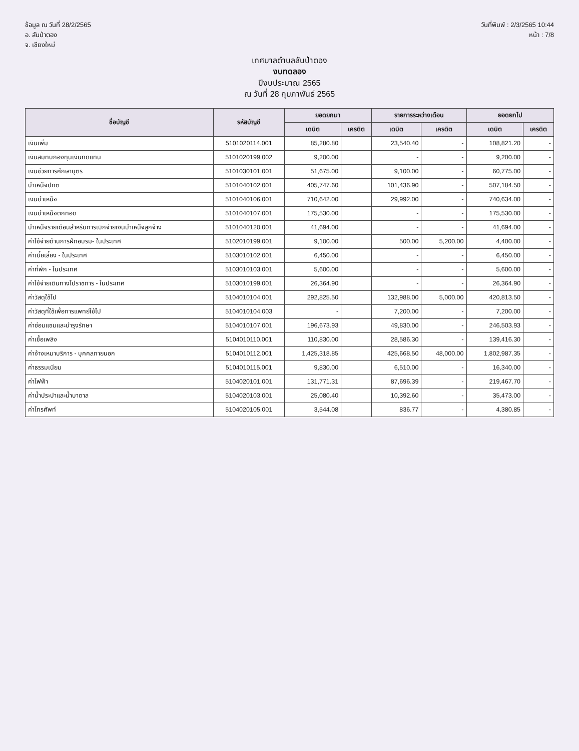ข้อมูล ณ วันที่ 28/2/2565
อ. สันป่าตอง
จ. เชียงใหม่
วันที่พิมพ์ : 2/3/2565 10:44
หน้า : 7/8
เทศบาลตำบลสันป่าตอง
งบทดลอง
ปีงบประมาณ 2565
ณ วันที่ 28 กุมภาพันธ์ 2565
| ชื่อบัญชี | รหัสบัญชี | ยอดยกมา | | รายการระหว่างเดือน | | ยอดยกไป | |
| --- | --- | --- | --- | --- | --- | --- | --- |
| | | เดบิต | เครดิต | เดบิต | เครดิต | เดบิต | เครดิต |
| เงินเพิ่ม | 5101020114.001 | 85,280.80 | | 23,540.40 | - | 108,821.20 | - |
| เงินสมทบกองทุนเงินทดแทน | 5101020199.002 | 9,200.00 | | - | - | 9,200.00 | - |
| เงินช่วยการศึกษาบุตร | 5101030101.001 | 51,675.00 | | 9,100.00 | - | 60,775.00 | - |
| บำเหน็จปกติ | 5101040102.001 | 405,747.60 | | 101,436.90 | - | 507,184.50 | - |
| เงินบำเหน็จ | 5101040106.001 | 710,642.00 | | 29,992.00 | - | 740,634.00 | - |
| เงินบำเหน็จตกทอด | 5101040107.001 | 175,530.00 | | - | - | 175,530.00 | - |
| บำเหน็จรายเดือนสำหรับการเบิกจ่ายเงินบำเหน็จลูกจ้าง | 5101040120.001 | 41,694.00 | | - | - | 41,694.00 | - |
| ค่าใช้จ่ายด้านการฝึกอบรม- ในประเทศ | 5102010199.001 | 9,100.00 | | 500.00 | 5,200.00 | 4,400.00 | - |
| ค่าเบี้ยเลี้ยง - ในประเทศ | 5103010102.001 | 6,450.00 | | - | - | 6,450.00 | - |
| ค่าที่พัก - ในประเทศ | 5103010103.001 | 5,600.00 | | - | - | 5,600.00 | - |
| ค่าใช้จ่ายเดินทางไปราชการ - ในประเทศ | 5103010199.001 | 26,364.90 | | - | - | 26,364.90 | - |
| ค่าวัสดุใช้ไป | 5104010104.001 | 292,825.50 | | 132,988.00 | 5,000.00 | 420,813.50 | - |
| ค่าวัสดุที่ใช้เพื่อการแพทย์ใช้ไป | 5104010104.003 | - | | 7,200.00 | - | 7,200.00 | - |
| ค่าซ่อมแซมและบำรุงรักษา | 5104010107.001 | 196,673.93 | | 49,830.00 | - | 246,503.93 | - |
| ค่าเชื้อเพลิง | 5104010110.001 | 110,830.00 | | 28,586.30 | - | 139,416.30 | - |
| ค่าจ้างเหมาบริการ - บุคคลภายนอก | 5104010112.001 | 1,425,318.85 | | 425,668.50 | 48,000.00 | 1,802,987.35 | - |
| ค่าธรรมเนียม | 5104010115.001 | 9,830.00 | | 6,510.00 | - | 16,340.00 | - |
| ค่าไฟฟ้า | 5104020101.001 | 131,771.31 | | 87,696.39 | - | 219,467.70 | - |
| ค่าน้ำประปาและน้ำบาดาล | 5104020103.001 | 25,080.40 | | 10,392.60 | - | 35,473.00 | - |
| ค่าโทรศัพท์ | 5104020105.001 | 3,544.08 | | 836.77 | - | 4,380.85 | - |